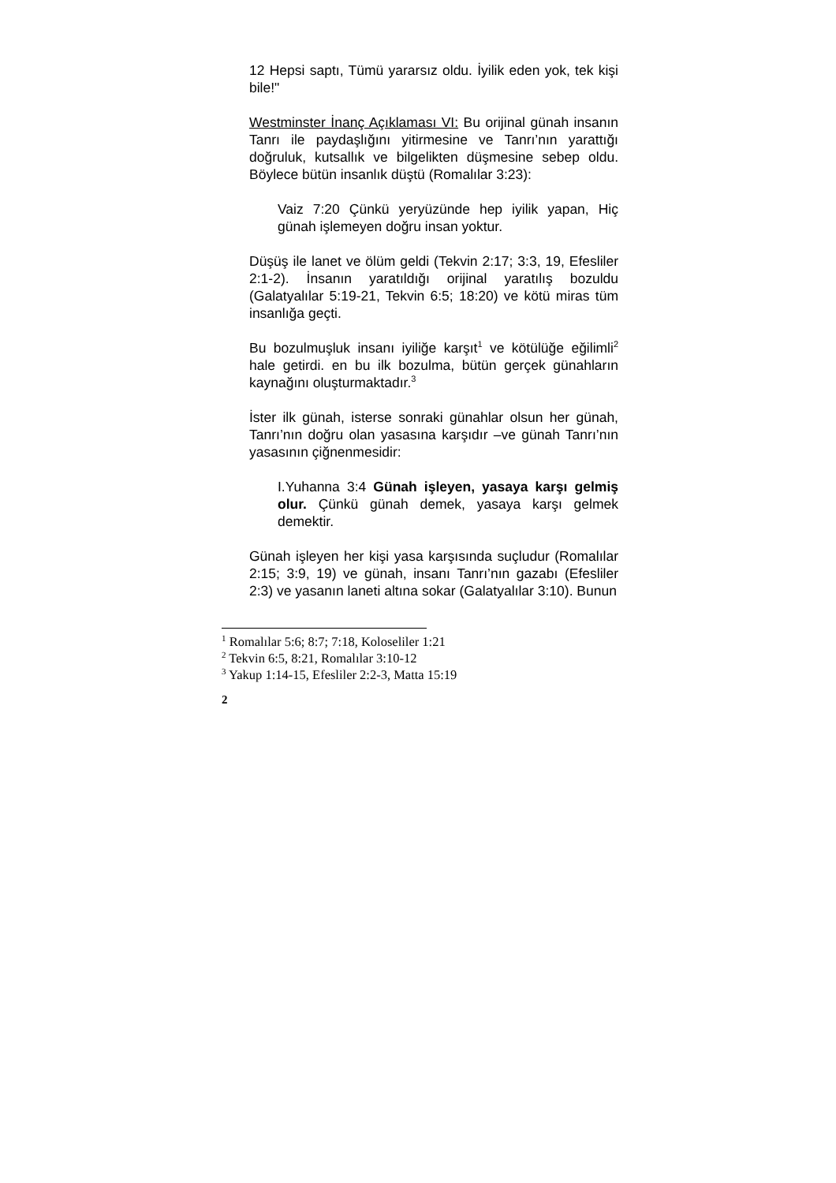12 Hepsi saptı, Tümü yararsız oldu. İyilik eden yok, tek kişi bile!"
Westminster İnanç Açıklaması VI: Bu orijinal günah insanın Tanrı ile paydaşlığını yitirmesine ve Tanrı’nın yarattığı doğruluk, kutsallık ve bilgelikten düşmesine sebep oldu. Böylece bütün insanlık düştü (Romalılar 3:23):
Vaiz 7:20 Çünkü yeryüzünde hep iyilik yapan, Hiç günah işlemeyen doğru insan yoktur.
Düşüş ile lanet ve ölüm geldi (Tekvin 2:17; 3:3, 19, Efesliler 2:1-2). İnsanın yaratıldığı orijinal yaratılış bozuldu (Galatyalılar 5:19-21, Tekvin 6:5; 18:20) ve kötü miras tüm insanlığa geçti.
Bu bozulmuşluk insanı iyiliğe karşıt<sup>1</sup> ve kötülüğe eğilimli<sup>2</sup> hale getirdi. en bu ilk bozulma, bütün gerçek günahların kaynağını oluşturmaktadır.<sup>3</sup>
İster ilk günah, isterse sonraki günahlar olsun her günah, Tanrı’nın doğru olan yasasına karşıdır –ve günah Tanrı’nın yasasının çiğnenmesidir:
I.Yuhanna 3:4 Günah işleyen, yasaya karşı gelmiş olur. Çünkü günah demek, yasaya karşı gelmek demektir.
Günah işleyen her kişi yasa karşısında suçludur (Romalılar 2:15; 3:9, 19) ve günah, insanı Tanrı’nın gazabı (Efesliler 2:3) ve yasanın laneti altına sokar (Galatyalılar 3:10). Bunun
<sup>1</sup> Romalılar 5:6; 8:7; 7:18, Koloseliler 1:21
<sup>2</sup> Tekvin 6:5, 8:21, Romalılar 3:10-12
<sup>3</sup> Yakup 1:14-15, Efesliler 2:2-3, Matta 15:19
2